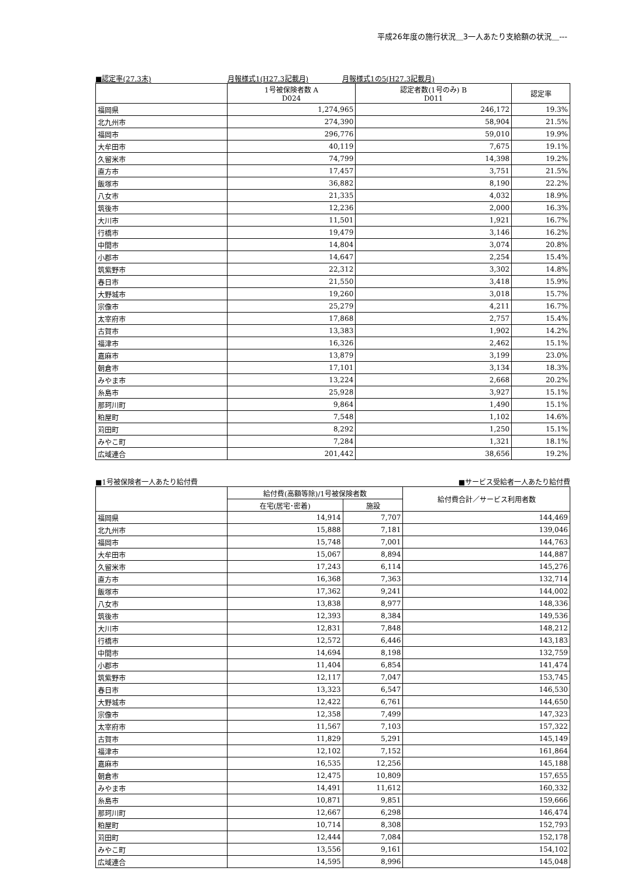平成26年度の施行状況＿3一人あたり支給額の状況＿---
■認定率(27.3末) 月報様式1(H27.3記載月) 月報様式1の5(H27.3記載月)
| | 1号被保険者数 A D024 | 認定者数(1号のみ) B D011 | 認定率 |
| --- | --- | --- | --- |
| 福岡県 | 1,274,965 | 246,172 | 19.3% |
| 北九州市 | 274,390 | 58,904 | 21.5% |
| 福岡市 | 296,776 | 59,010 | 19.9% |
| 大牟田市 | 40,119 | 7,675 | 19.1% |
| 久留米市 | 74,799 | 14,398 | 19.2% |
| 直方市 | 17,457 | 3,751 | 21.5% |
| 飯塚市 | 36,882 | 8,190 | 22.2% |
| 八女市 | 21,335 | 4,032 | 18.9% |
| 筑後市 | 12,236 | 2,000 | 16.3% |
| 大川市 | 11,501 | 1,921 | 16.7% |
| 行橋市 | 19,479 | 3,146 | 16.2% |
| 中間市 | 14,804 | 3,074 | 20.8% |
| 小郡市 | 14,647 | 2,254 | 15.4% |
| 筑紫野市 | 22,312 | 3,302 | 14.8% |
| 春日市 | 21,550 | 3,418 | 15.9% |
| 大野城市 | 19,260 | 3,018 | 15.7% |
| 宗像市 | 25,279 | 4,211 | 16.7% |
| 太宰府市 | 17,868 | 2,757 | 15.4% |
| 古賀市 | 13,383 | 1,902 | 14.2% |
| 福津市 | 16,326 | 2,462 | 15.1% |
| 嘉麻市 | 13,879 | 3,199 | 23.0% |
| 朝倉市 | 17,101 | 3,134 | 18.3% |
| みやま市 | 13,224 | 2,668 | 20.2% |
| 糸島市 | 25,928 | 3,927 | 15.1% |
| 那珂川町 | 9,864 | 1,490 | 15.1% |
| 粕屋町 | 7,548 | 1,102 | 14.6% |
| 苅田町 | 8,292 | 1,250 | 15.1% |
| みやこ町 | 7,284 | 1,321 | 18.1% |
| 広域連合 | 201,442 | 38,656 | 19.2% |
■1号被保険者一人あたり給付費 ■サービス受給者一人あたり給付費
| | 給付費(高額等除)/1号被保険者数 | | 給付費合計／サービス利用者数 |
| --- | --- | --- | --- |
| | 在宅(居宅･密着) | 施設 | |
| 福岡県 | 14,914 | 7,707 | 144,469 |
| 北九州市 | 15,888 | 7,181 | 139,046 |
| 福岡市 | 15,748 | 7,001 | 144,763 |
| 大牟田市 | 15,067 | 8,894 | 144,887 |
| 久留米市 | 17,243 | 6,114 | 145,276 |
| 直方市 | 16,368 | 7,363 | 132,714 |
| 飯塚市 | 17,362 | 9,241 | 144,002 |
| 八女市 | 13,838 | 8,977 | 148,336 |
| 筑後市 | 12,393 | 8,384 | 149,536 |
| 大川市 | 12,831 | 7,848 | 148,212 |
| 行橋市 | 12,572 | 6,446 | 143,183 |
| 中間市 | 14,694 | 8,198 | 132,759 |
| 小郡市 | 11,404 | 6,854 | 141,474 |
| 筑紫野市 | 12,117 | 7,047 | 153,745 |
| 春日市 | 13,323 | 6,547 | 146,530 |
| 大野城市 | 12,422 | 6,761 | 144,650 |
| 宗像市 | 12,358 | 7,499 | 147,323 |
| 太宰府市 | 11,567 | 7,103 | 157,322 |
| 古賀市 | 11,829 | 5,291 | 145,149 |
| 福津市 | 12,102 | 7,152 | 161,864 |
| 嘉麻市 | 16,535 | 12,256 | 145,188 |
| 朝倉市 | 12,475 | 10,809 | 157,655 |
| みやま市 | 14,491 | 11,612 | 160,332 |
| 糸島市 | 10,871 | 9,851 | 159,666 |
| 那珂川町 | 12,667 | 6,298 | 146,474 |
| 粕屋町 | 10,714 | 8,308 | 152,793 |
| 苅田町 | 12,444 | 7,084 | 152,178 |
| みやこ町 | 13,556 | 9,161 | 154,102 |
| 広域連合 | 14,595 | 8,996 | 145,048 |